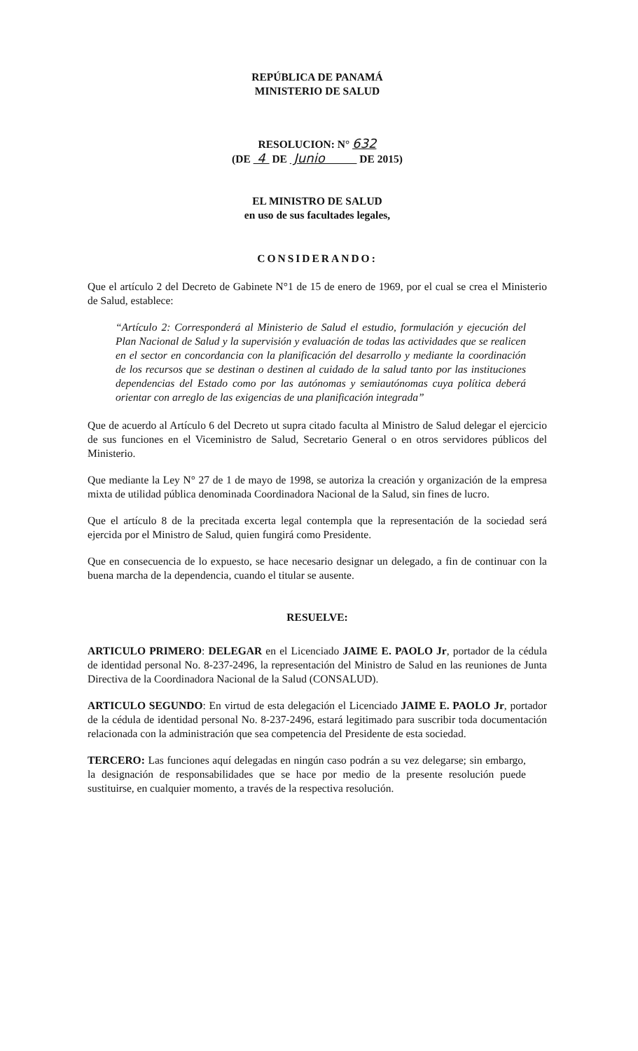REPÚBLICA DE PANAMÁ
MINISTERIO DE SALUD
RESOLUCION: N° 632
(DE 4 DE Junio DE 2015)
EL MINISTRO DE SALUD
en uso de sus facultades legales,
CONSIDERANDO:
Que el artículo 2 del Decreto de Gabinete N°1 de 15 de enero de 1969, por el cual se crea el Ministerio de Salud, establece:
“Artículo 2: Corresponderá al Ministerio de Salud el estudio, formulación y ejecución del Plan Nacional de Salud y la supervisión y evaluación de todas las actividades que se realicen en el sector en concordancia con la planificación del desarrollo y mediante la coordinación de los recursos que se destinan o destinen al cuidado de la salud tanto por las instituciones dependencias del Estado como por las autónomas y semiautónomas cuya política deberá orientar con arreglo de las exigencias de una planificación integrada”
Que de acuerdo al Artículo 6 del Decreto ut supra citado faculta al Ministro de Salud delegar el ejercicio de sus funciones en el Viceministro de Salud, Secretario General o en otros servidores públicos del Ministerio.
Que mediante la Ley N° 27 de 1 de mayo de 1998, se autoriza la creación y organización de la empresa mixta de utilidad pública denominada Coordinadora Nacional de la Salud, sin fines de lucro.
Que el artículo 8 de la precitada excerta legal contempla que la representación de la sociedad será ejercida por el Ministro de Salud, quien fungirá como Presidente.
Que en consecuencia de lo expuesto, se hace necesario designar un delegado, a fin de continuar con la buena marcha de la dependencia, cuando el titular se ausente.
RESUELVE:
ARTICULO PRIMERO: DELEGAR en el Licenciado JAIME E. PAOLO Jr, portador de la cédula de identidad personal No. 8-237-2496, la representación del Ministro de Salud en las reuniones de Junta Directiva de la Coordinadora Nacional de la Salud (CONSALUD).
ARTICULO SEGUNDO: En virtud de esta delegación el Licenciado JAIME E. PAOLO Jr, portador de la cédula de identidad personal No. 8-237-2496, estará legitimado para suscribir toda documentación relacionada con la administración que sea competencia del Presidente de esta sociedad.
TERCERO: Las funciones aquí delegadas en ningún caso podrán a su vez delegarse; sin embargo, la designación de responsabilidades que se hace por medio de la presente resolución puede sustituirse, en cualquier momento, a través de la respectiva resolución.